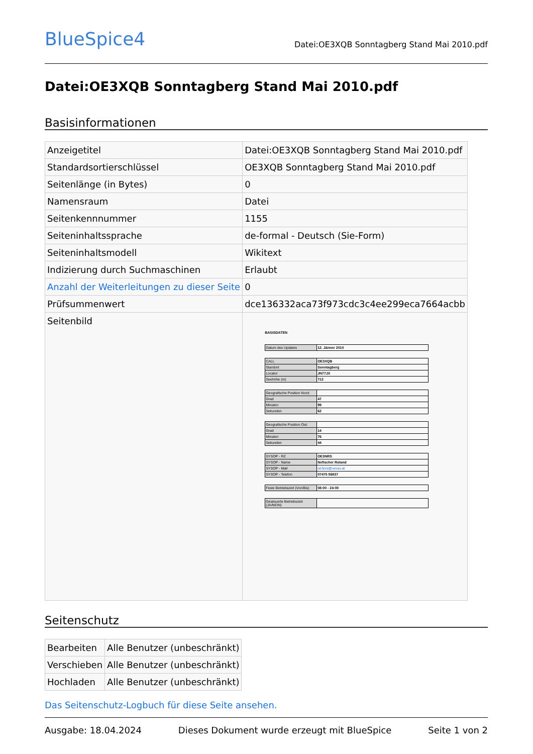BlueSpice4
Datei:OE3XQB Sonntagberg Stand Mai 2010.pdf
Datei:OE3XQB Sonntagberg Stand Mai 2010.pdf
Basisinformationen
| Anzeigetitel | Datei:OE3XQB Sonntagberg Stand Mai 2010.pdf |
| Standardsortierschlüssel | OE3XQB Sonntagberg Stand Mai 2010.pdf |
| Seitenlänge (in Bytes) | 0 |
| Namensraum | Datei |
| Seitenkennnummer | 1155 |
| Seiteninhaltssprache | de-formal - Deutsch (Sie-Form) |
| Seiteninhaltsmodell | Wikitext |
| Indizierung durch Suchmaschinen | Erlaubt |
| Anzahl der Weiterleitungen zu dieser Seite | 0 |
| Prüfsummenwert | dce136332aca73f973cdc3c4ee299eca7664acbb |
| Seitenbild | BASISDATEN / Datum des Updates / 12. Jänner 2010 / / CALL / OE3XQB / / Standort / Sonntagberg / / Locator / JN77JX / / Seehöhe (m) / 712 / / Geografische Position Nord: / / / Grad / 47 / / Minuten / 99 / / Sekunden / 62 / / Geografische Position Ost: / / / Grad / 14 / / Minuten / 76 / / Sekunden / 44 / / SYSOP - RZ / OE3NRS / / SYSOP - Name / Nefischer Roland / / SYSOP - Mail / oe3nrs@oevsv.at / / SYSOP - Telefon / 07475 56837 / / Feste Betriebszeit (Von/Bis) / 08:00 - 24:00 / / Gesteuerte Betriebszeit (JA/NEIN) / / |
Seitenschutz
| Bearbeiten | Alle Benutzer (unbeschränkt) |
| Verschieben | Alle Benutzer (unbeschränkt) |
| Hochladen | Alle Benutzer (unbeschränkt) |
Das Seitenschutz-Logbuch für diese Seite ansehen.
Ausgabe: 18.04.2024 Dieses Dokument wurde erzeugt mit BlueSpice Seite 1 von 2